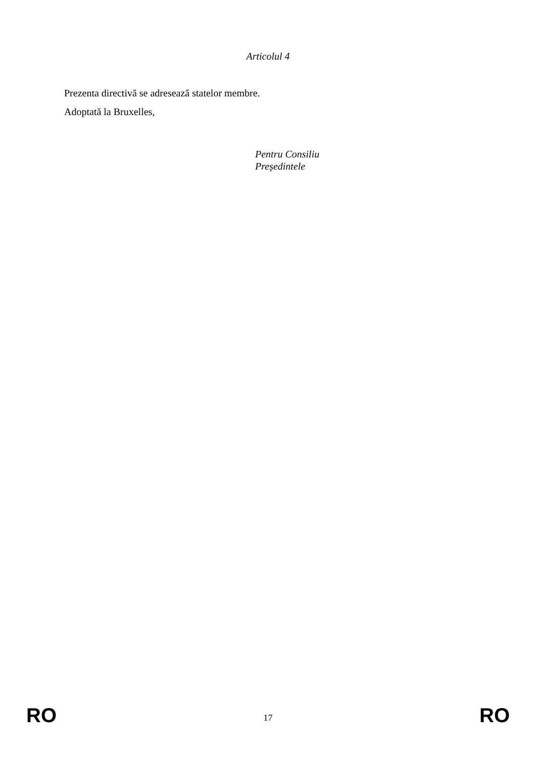Articolul 4
Prezenta directivă se adresează statelor membre.
Adoptată la Bruxelles,
Pentru Consiliu
Președintele
RO 17 RO